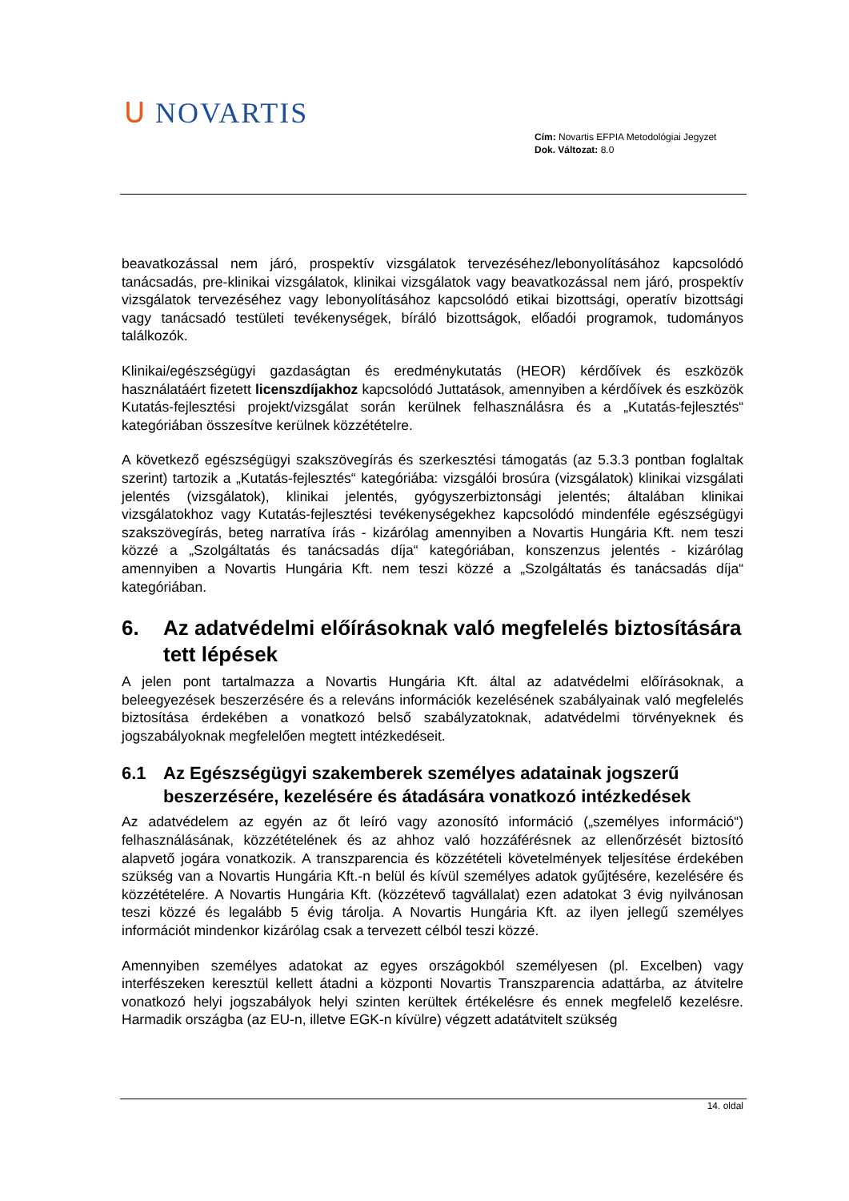ᑌ NOVARTIS
Cím: Novartis EFPIA Metodológiai Jegyzet
Dok. Változat: 8.0
beavatkozással nem járó, prospektív vizsgálatok tervezéséhez/lebonyolításához kapcsolódó tanácsadás, pre-klinikai vizsgálatok, klinikai vizsgálatok vagy beavatkozással nem járó, prospektív vizsgálatok tervezéséhez vagy lebonyolításához kapcsolódó etikai bizottsági, operatív bizottsági vagy tanácsadó testületi tevékenységek, bíráló bizottságok, előadói programok, tudományos találkozók.
Klinikai/egészségügyi gazdaságtan és eredménykutatás (HEOR) kérdőívek és eszközök használatáért fizetett licenszdíjakhoz kapcsolódó Juttatások, amennyiben a kérdőívek és eszközök Kutatás-fejlesztési projekt/vizsgálat során kerülnek felhasználásra és a „Kutatás-fejlesztés“ kategóriában összesítve kerülnek közzétételre.
A következő egészségügyi szakszövegírás és szerkesztési támogatás (az 5.3.3 pontban foglaltak szerint) tartozik a „Kutatás-fejlesztés“ kategóriába: vizsgálói brosúra (vizsgálatok) klinikai vizsgálati jelentés (vizsgálatok), klinikai jelentés, gyógyszerbiztonsági jelentés; általában klinikai vizsgálatokhoz vagy Kutatás-fejlesztési tevékenységekhez kapcsolódó mindenféle egészségügyi szakszövegírás, beteg narratíva írás - kizárólag amennyiben a Novartis Hungária Kft. nem teszi közzé a „Szolgáltatás és tanácsadás díja“ kategóriában, konszenzus jelentés - kizárólag amennyiben a Novartis Hungária Kft. nem teszi közzé a „Szolgáltatás és tanácsadás díja“ kategóriában.
6. Az adatvédelmi előírásoknak való megfelelés biztosítására tett lépések
A jelen pont tartalmazza a Novartis Hungária Kft. által az adatvédelmi előírásoknak, a beleegyezések beszerzésére és a releváns információk kezelésének szabályainak való megfelelés biztosítása érdekében a vonatkozó belső szabályzatoknak, adatvédelmi törvényeknek és jogszabályoknak megfelelően megtett intézkedéseit.
6.1 Az Egészségügyi szakemberek személyes adatainak jogszerű beszerzésére, kezelésére és átadására vonatkozó intézkedések
Az adatvédelem az egyén az őt leíró vagy azonosító információ („személyes információ“) felhasználásának, közzétételének és az ahhoz való hozzáférésnek az ellenőrzését biztosító alapvető jogára vonatkozik. A transzparencia és közzétételi követelmények teljesítése érdekében szükség van a Novartis Hungária Kft.-n belül és kívül személyes adatok gyűjtésére, kezelésére és közzétételére. A Novartis Hungária Kft. (közzétevő tagvállalat) ezen adatokat 3 évig nyilvánosan teszi közzé és legalább 5 évig tárolja. A Novartis Hungária Kft. az ilyen jellegű személyes információt mindenkor kizárólag csak a tervezett célból teszi közzé.
Amennyiben személyes adatokat az egyes országokból személyesen (pl. Excelben) vagy interfészeken keresztül kellett átadni a központi Novartis Transzparencia adattárba, az átvitelre vonatkozó helyi jogszabályok helyi szinten kerültek értékelésre és ennek megfelelő kezelésre. Harmadik országba (az EU-n, illetve EGK-n kívülre) végzett adatátvitelt szükség
14. oldal